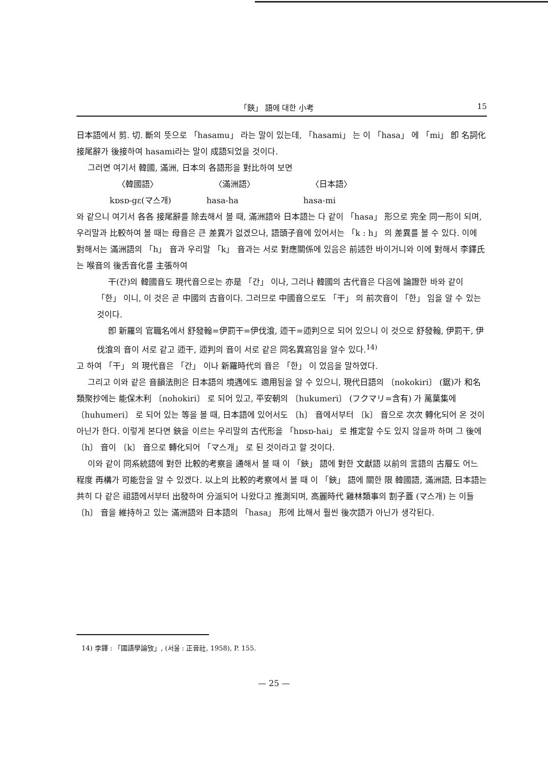「鋏」 語에 대한 小考 15
日本語에서 剪. 切. 斷의 뜻으로 「hasamu」 라는 말이 있는데, 「hasami」 는 이 「hasa」 에 「mi」 卽 名詞化 接尾辭가 後接하여 hasami라는 말이 成語되었을 것이다.
그러면 여기서 韓國, 滿洲, 日本의 各語形을 對比하여 보면
〈韓國語〉 〈滿洲語〉 〈日本語〉
kɒsɒ-gɛ(マ스개) hasa-ha hasa-mi
와 같으니 여기서 各各 接尾辭를 除去해서 볼 때, 滿洲語와 日本語는 다 같이 「hasa」 形으로 完全 同一形이 되며, 우리말과 比較하여 볼 때는 母音은 큰 差異가 없겠으나, 語頭子音에 있어서는 「k : h」 의 差異를 볼 수 있다. 이에 對해서는 滿洲語의 「h」 音과 우리말 「k」 音과는 서로 對應關係에 있음은 前述한 바이거니와 이에 對해서 李鐸氏는 喉音의 後舌音化를 主張하여
干(간)의 韓國音도 現代音으로는 亦是 「간」 이나, 그러나 韓國의 古代音은 다음에 論證한 바와 같이 「한」 이니, 이 것은 곧 中國의 古音이다. 그러므로 中國音으로도 「干」 의 前次音이 「한」 임을 알 수 있는 것이다.
卽 新羅의 官職名에서 舒發翰=伊罰干=伊伐湌, 迊干=迊判으로 되어 있으니 이 것으로 舒發翰, 伊罰干, 伊伐湌의 音이 서로 같고 迊干, 迊判의 音이 서로 같은 同名異寫임을 알수 있다.<sup>14)</sup>
고 하여 「干」 의 現代音은 「간」 이나 新羅時代의 音은 「한」 이 었음을 말하였다.
그리고 이와 같은 音韻法則은 日本語의 境遇에도 適用됨을 알 수 있으니, 現代日語의 〔nokokiri〕 (鋸)가 和名類聚抄에는 能保木利 〔nohokiri〕 로 되어 있고, 平安朝의 〔hukumeri〕 (フクマリ=含有) 가 萬葉集에 〔huhumeri〕 로 되어 있는 等을 볼 때, 日本語에 있어서도 〔h〕 音에서부터 〔k〕 音으로 次次 轉化되어 온 것이 아닌가 한다. 이렇게 본다면 鋏을 이르는 우리말의 古代形을 「hɒsɒ-hai」 로 推定할 수도 있지 않을까 하며 그 後에 〔h〕 音이 〔k〕 音으로 轉化되어 「マ스개」 로 된 것이라고 할 것이다.
이와 같이 同系統語에 對한 比較的考察을 通해서 볼 때 이 「鋏」 語에 對한 文獻語 以前의 言語의 古層도 어느 程度 再構가 可能함을 알 수 있겠다. 以上의 比較的考察에서 볼 때 이 「鋏」 語에 關한 限 韓國語, 滿洲語, 日本語는 共히 다 같은 祖語에서부터 出發하여 分派되어 나왔다고 推測되며, 高麗時代 雞林類事의 割子蓋 (マ스개) 는 이들 〔h〕 音을 維持하고 있는 滿洲語와 日本語의 「hasa」 形에 比해서 훨씬 後次語가 아닌가 생각된다.
14) 李鐸 : 「國語學論攷」, (서울 : 正音社, 1958), P. 155.
— 25 —